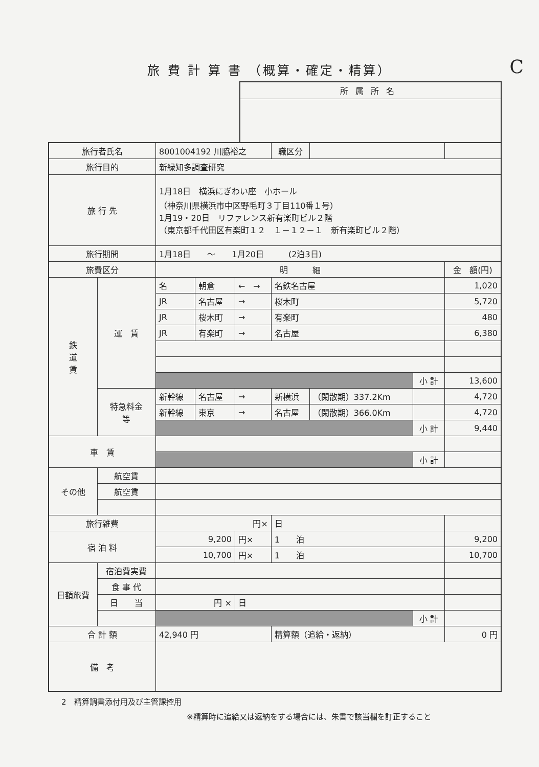旅 費 計 算 書 （概算・確定・精算）
C
所属所名
| 旅行者氏名 | | 8001004192 川脇裕之 | | | 職区分 | | | |
| 旅行目的 | | 新緑知多調査研究 | | | | | | |
| 旅 行 先 | | 1月18日 横浜にぎわい座 小ホール （神奈川県横浜市中区野毛町３丁目110番１号） 1月19・20日 リファレンス新有楽町ビル２階 （東京都千代田区有楽町１２ １－１２－１ 新有楽町ビル２階） | | | | | | |
| 旅行期間 | | 1月18日 ～ 1月20日 (2泊3日) | | | | | | |
| 旅費区分 | | 明 細 | | | | | | 金 額(円) |
| 鉄 道 賃 | 運 賃 | 名 | 朝倉 | ← → | 名鉄名古屋 | | | 1,020 |
| | | JR | 名古屋 | → | 桜木町 | | | 5,720 |
| | | JR | 桜木町 | → | 有楽町 | | | 480 |
| | | JR | 有楽町 | → | 名古屋 | | | 6,380 |
| | | | | | | | 小 計 | 13,600 |
| | 特急料金 等 | 新幹線 | 名古屋 | → | 新横浜 | （閑散期）337.2Km | | 4,720 |
| | | 新幹線 | 東京 | → | 名古屋 | （閑散期）366.0Km | | 4,720 |
| | | | | | | | 小 計 | 9,440 |
| 車 賃 | | | | | | | | |
| | | | | | | | 小 計 | |
| その他 | 航空賃 | | | | | | | |
| | 航空賃 | | | | | | | |
| 旅行雑費 | | 円× | | | 日 | | | |
| 宿 泊 料 | | 9,200 | | 円× | 1 泊 | | | 9,200 |
| | | 10,700 | | 円× | 1 泊 | | | 10,700 |
| 日額旅費 | 宿泊費実費 | | | | | | | |
| | 食 事 代 | | | | | | | |
| | 日 当 | 円 × | | 日 | | | | |
| | | | | | | | 小 計 | |
| 合 計 額 | | 42,940 円 | | | 精算額（追給・返納） | | | 0 円 |
| 備 考 | | | | | | | | |
2　精算調書添付用及び主管課控用
※精算時に追給又は返納をする場合には、朱書で該当欄を訂正すること